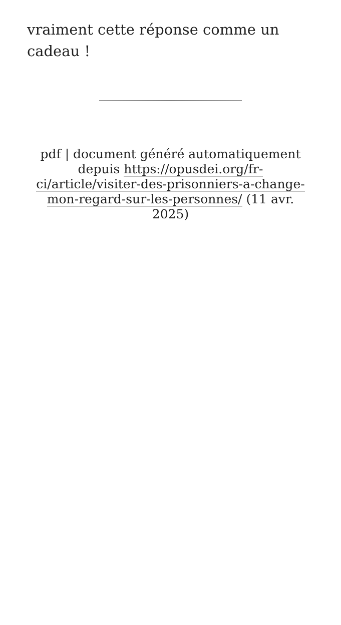vraiment cette réponse comme un cadeau !
pdf | document généré automatiquement depuis https://opusdei.org/fr-ci/article/visiter-des-prisonniers-a-change-mon-regard-sur-les-personnes/ (11 avr. 2025)